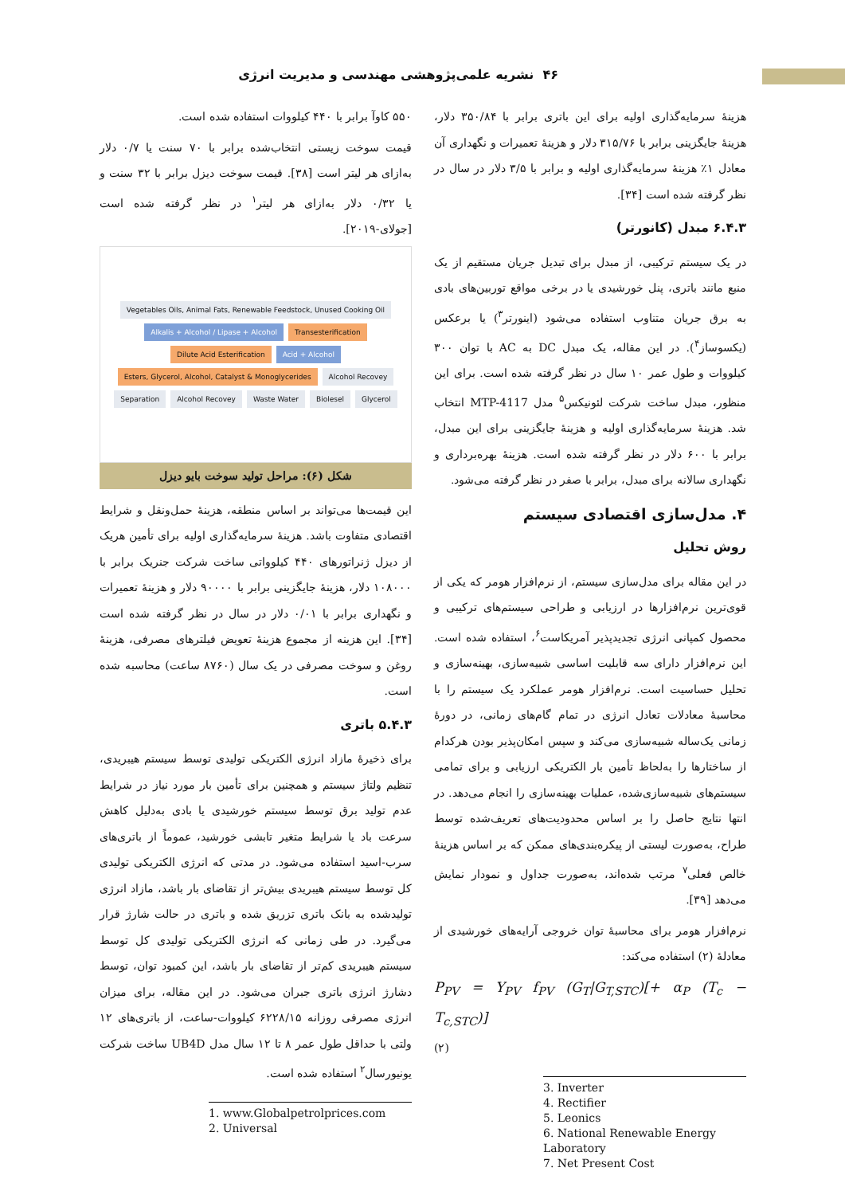۴۶ نشریه علمی‌پژوهشی مهندسی و مدیریت انرژی
۵۵۰ کاوآ برابر با ۴۴۰ کیلووات استفاده شده است.
قیمت سوخت زیستی انتخاب‌شده برابر با ۷۰ سنت یا ۰/۷ دلار به‌ازای هر لیتر است [۳۸]. قیمت سوخت دیزل برابر با ۳۲ سنت و یا ۰/۳۲ دلار به‌ازای هر لیتر<sup>۱</sup> در نظر گرفته شده است [جولای-۲۰۱۹].
Vegetables Oils, Animal Fats, Renewable Feedstock, Unused Cooking Oil Alkalis + Alcohol / Lipase + Alcohol Transesterification Dilute Acid Esterification Acid + Alcohol Esters, Glycerol, Alcohol, Catalyst & Monoglycerides Alcohol Recovey Separation Alcohol Recovey Waste Water Biolesel Glycerol
شکل (۶): مراحل تولید سوخت بایو دیزل
این قیمت‌ها می‌تواند بر اساس منطقه، هزینهٔ حمل‌ونقل و شرایط اقتصادی متفاوت باشد. هزینهٔ سرمایه‌گذاری اولیه برای تأمین هریک از دیزل ژنراتورهای ۴۴۰ کیلوواتی ساخت شرکت جنریک برابر با ۱۰۸۰۰۰ دلار، هزینهٔ جایگزینی برابر با ۹۰۰۰۰ دلار و هزینهٔ تعمیرات و نگهداری برابر با ۰/۰۱ دلار در سال در نظر گرفته شده است [۳۴]. این هزینه از مجموع هزینهٔ تعویض فیلترهای مصرفی، هزینهٔ روغن و سوخت مصرفی در یک سال (۸۷۶۰ ساعت) محاسبه شده است.
۵.۴.۳ باتری
برای ذخیرهٔ مازاد انرژی الکتریکی تولیدی توسط سیستم هیبریدی، تنظیم ولتاژ سیستم و همچنین برای تأمین بار مورد نیاز در شرایط عدم تولید برق توسط سیستم خورشیدی یا بادی به‌دلیل کاهش سرعت باد یا شرایط متغیر تابشی خورشید، عموماً از باتری‌های سرب-اسید استفاده می‌شود. در مدتی که انرژی الکتریکی تولیدی کل توسط سیستم هیبریدی بیش‌تر از تقاضای بار باشد، مازاد انرژی تولیدشده به بانک باتری تزریق شده و باتری در حالت شارژ قرار می‌گیرد. در طی زمانی که انرژی الکتریکی تولیدی کل توسط سیستم هیبریدی کم‌تر از تقاضای بار باشد، این کمبود توان، توسط دشارژ انرژی باتری جبران می‌شود. در این مقاله، برای میزان انرژی مصرفی روزانه ۶۲۲۸/۱۵ کیلووات-ساعت، از باتری‌های ۱۲ ولتی با حداقل طول عمر ۸ تا ۱۲ سال مدل UB4D ساخت شرکت یونیورسال<sup>۲</sup> استفاده شده است.
1. www.Globalpetrolprices.com
2. Universal
هزینهٔ سرمایه‌گذاری اولیه برای این باتری برابر با ۳۵۰/۸۴ دلار، هزینهٔ جایگزینی برابر با ۳۱۵/۷۶ دلار و هزینهٔ تعمیرات و نگهداری آن معادل ۱٪ هزینهٔ سرمایه‌گذاری اولیه و برابر با ۳/۵ دلار در سال در نظر گرفته شده است [۳۴].
۶.۴.۳ مبدل (کانورتر)
در یک سیستم ترکیبی، از مبدل برای تبدیل جریان مستقیم از یک منبع مانند باتری، پنل خورشیدی یا در برخی مواقع توربین‌های بادی به برق جریان متناوب استفاده می‌شود (اینورتر<sup>۳</sup>) یا برعکس (یکسوساز<sup>۴</sup>). در این مقاله، یک مبدل DC به AC با توان ۳۰۰ کیلووات و طول عمر ۱۰ سال در نظر گرفته شده است. برای این منظور، مبدل ساخت شرکت لئونیکس<sup>۵</sup> مدل MTP-4117 انتخاب شد. هزینهٔ سرمایه‌گذاری اولیه و هزینهٔ جایگزینی برای این مبدل، برابر با ۶۰۰ دلار در نظر گرفته شده است. هزینهٔ بهره‌برداری و نگهداری سالانه برای مبدل، برابر با صفر در نظر گرفته می‌شود.
۴. مدل‌سازی اقتصادی سیستم
روش تحلیل
در این مقاله برای مدل‌سازی سیستم، از نرم‌افزار هومر که یکی از قوی‌ترین نرم‌افزارها در ارزیابی و طراحی سیستم‌های ترکیبی و محصول کمپانی انرژی تجدیدپذیر آمریکاست<sup>۶</sup>، استفاده شده است. این نرم‌افزار دارای سه قابلیت اساسی شبیه‌سازی، بهینه‌سازی و تحلیل حساسیت است. نرم‌افزار هومر عملکرد یک سیستم را با محاسبهٔ معادلات تعادل انرژی در تمام گام‌های زمانی، در دورهٔ زمانی یک‌ساله شبیه‌سازی می‌کند و سپس امکان‌پذیر بودن هرکدام از ساختارها را به‌لحاظ تأمین بار الکتریکی ارزیابی و برای تمامی سیستم‌های شبیه‌سازی‌شده، عملیات بهینه‌سازی را انجام می‌دهد. در انتها نتایج حاصل را بر اساس محدودیت‌های تعریف‌شده توسط طراح، به‌صورت لیستی از پیکره‌بندی‌های ممکن که بر اساس هزینهٔ خالص فعلی<sup>۷</sup> مرتب شده‌اند، به‌صورت جداول و نمودار نمایش می‌دهد [۳۹].
نرم‌افزار هومر برای محاسبهٔ توان خروجی آرایه‌های خورشیدی از معادلهٔ (۲) استفاده می‌کند:
P<sub>PV</sub> = Y<sub>PV</sub> f<sub>PV</sub> (G<sub>T</sub>|G<sub>T,STC</sub>)[+ α<sub>P</sub> (T<sub>c</sub> − T<sub>c,STC</sub>)]
(۲)
3. Inverter
4. Rectifier
5. Leonics
6. National Renewable Energy Laboratory
7. Net Present Cost